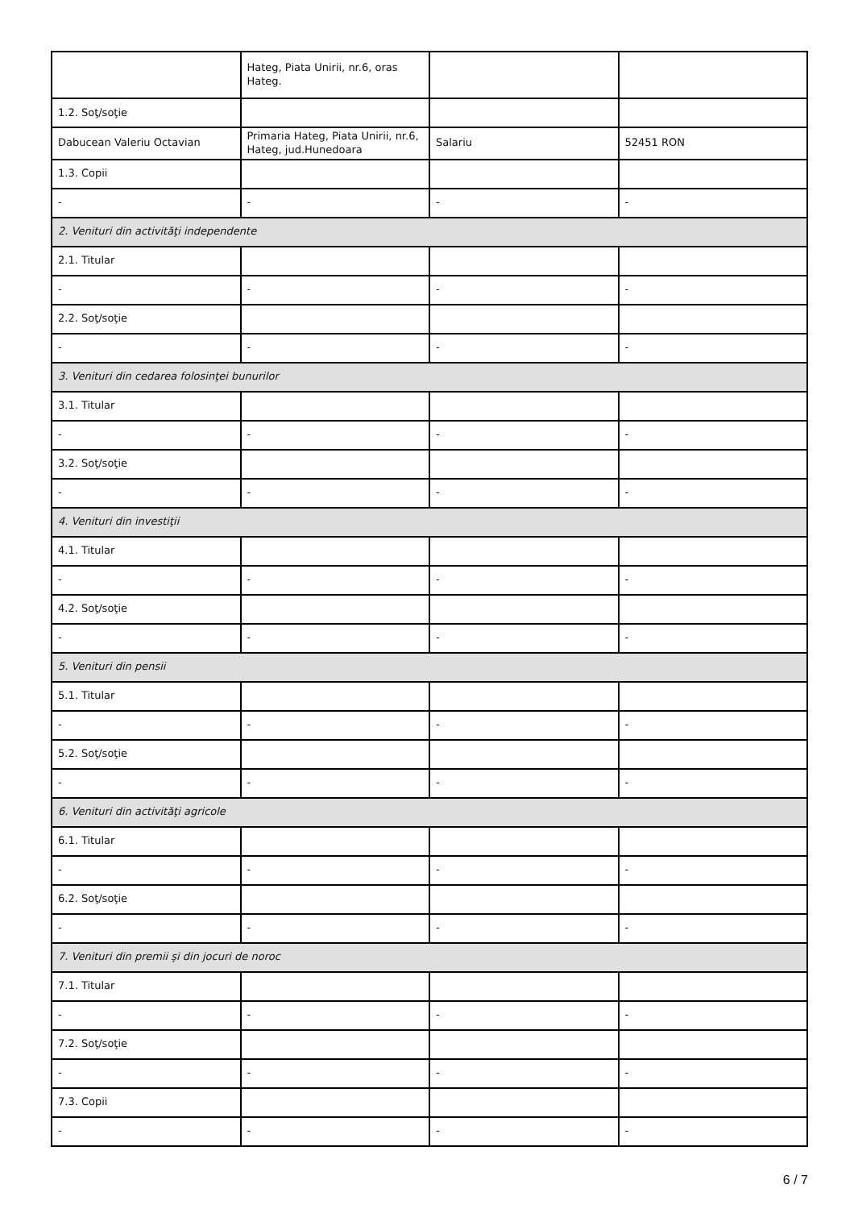| | Hateg, Piata Unirii, nr.6, oras Hateg. | | |
| 1.2. Soţ/soţie | | | |
| Dabucean Valeriu Octavian | Primaria Hateg, Piata Unirii, nr.6, Hateg, jud.Hunedoara | Salariu | 52451 RON |
| 1.3. Copii | | | |
| - | - | - | - |
| 2. Venituri din activităţi independente | | | |
| 2.1. Titular | | | |
| - | - | - | - |
| 2.2. Soţ/soţie | | | |
| - | - | - | - |
| 3. Venituri din cedarea folosinţei bunurilor | | | |
| 3.1. Titular | | | |
| - | - | - | - |
| 3.2. Soţ/soţie | | | |
| - | - | - | - |
| 4. Venituri din investiţii | | | |
| 4.1. Titular | | | |
| - | - | - | - |
| 4.2. Soţ/soţie | | | |
| - | - | - | - |
| 5. Venituri din pensii | | | |
| 5.1. Titular | | | |
| - | - | - | - |
| 5.2. Soţ/soţie | | | |
| - | - | - | - |
| 6. Venituri din activităţi agricole | | | |
| 6.1. Titular | | | |
| - | - | - | - |
| 6.2. Soţ/soţie | | | |
| - | - | - | - |
| 7. Venituri din premii şi din jocuri de noroc | | | |
| 7.1. Titular | | | |
| - | - | - | - |
| 7.2. Soţ/soţie | | | |
| - | - | - | - |
| 7.3. Copii | | | |
| - | - | - | - |
6 / 7